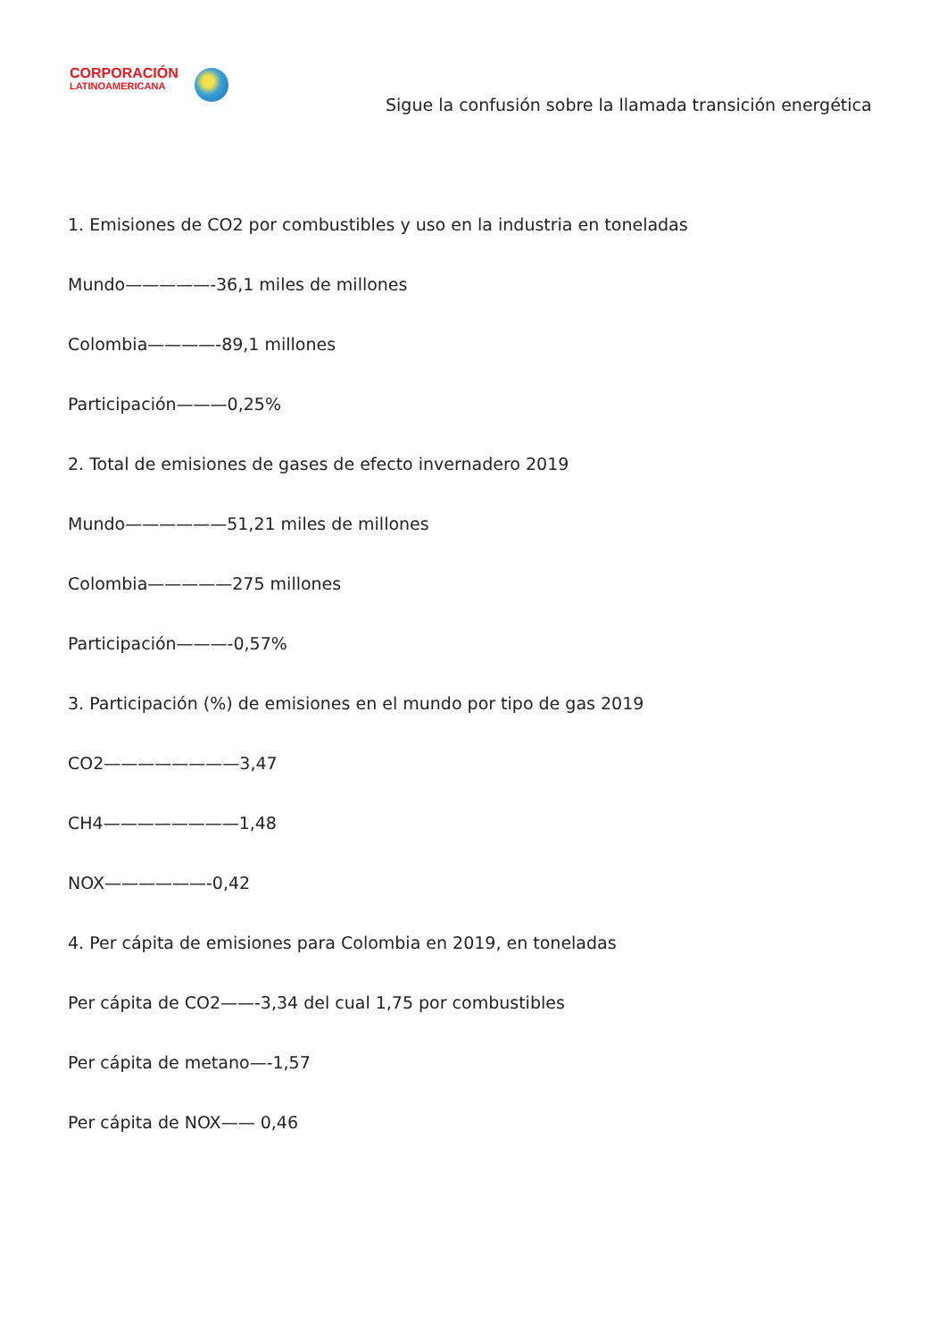CORPORACIÓN
LATINOAMERICANA
Sigue la confusión sobre la llamada transición energética
1. Emisiones de CO2 por combustibles y uso en la industria en toneladas
Mundo—————-36,1 miles de millones
Colombia————-89,1 millones
Participación———0,25%
2. Total de emisiones de gases de efecto invernadero 2019
Mundo——————51,21 miles de millones
Colombia—————275 millones
Participación———-0,57%
3. Participación (%) de emisiones en el mundo por tipo de gas 2019
CO2————————3,47
CH4————————1,48
NOX——————-0,42
4. Per cápita de emisiones para Colombia en 2019, en toneladas
Per cápita de CO2——-3,34 del cual 1,75 por combustibles
Per cápita de metano—-1,57
Per cápita de NOX—— 0,46